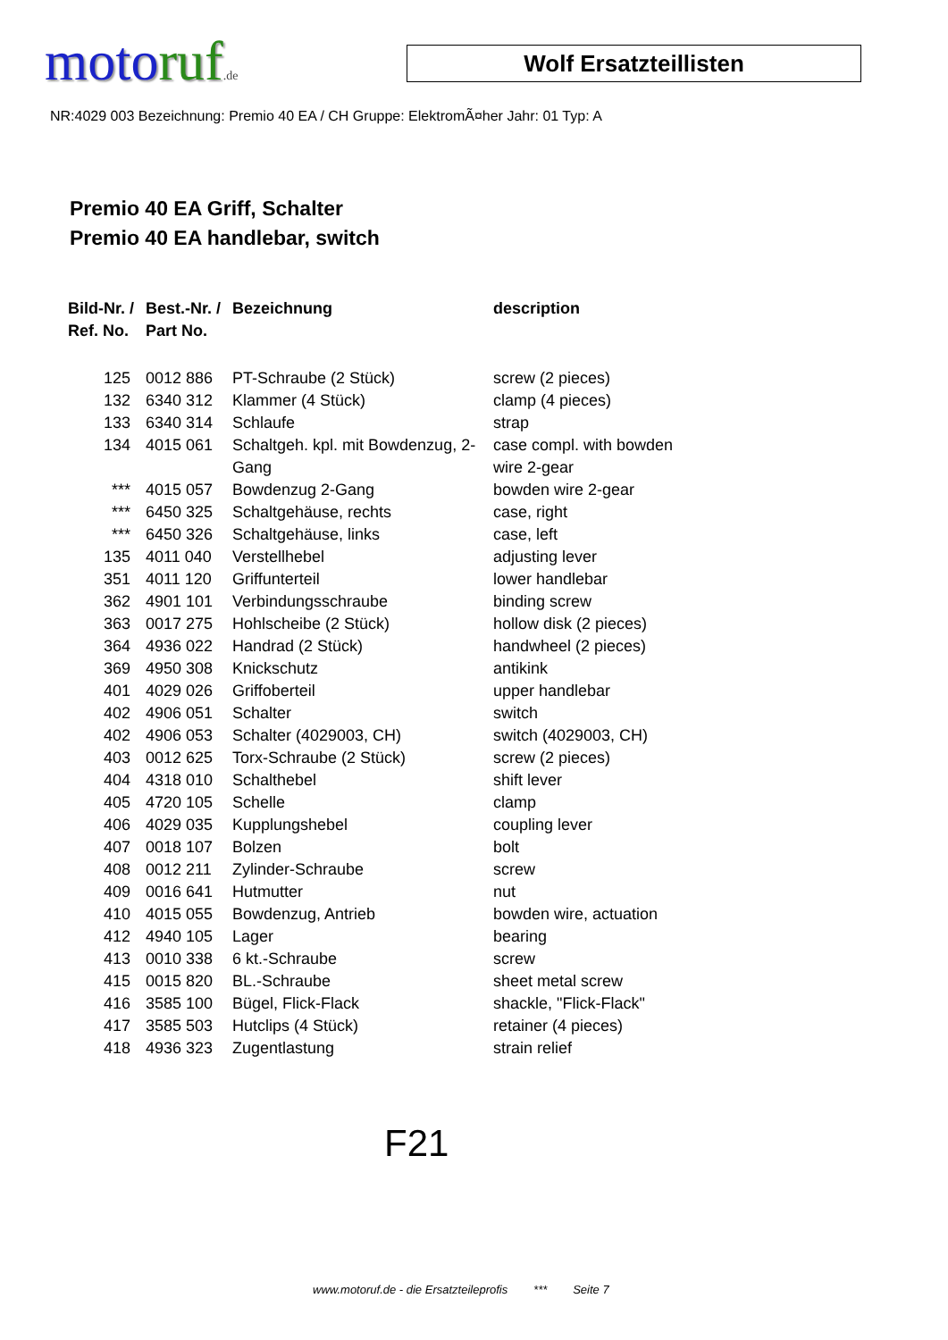motoruf.de
Wolf Ersatzteillisten
NR:4029 003 Bezeichnung: Premio 40 EA / CH Gruppe: ElektromÃ¤her Jahr: 01 Typ: A
Premio 40 EA Griff, Schalter
Premio 40 EA handlebar, switch
| Bild-Nr. / Ref. No. | Best.-Nr. / Part No. | Bezeichnung | description |
| --- | --- | --- | --- |
| 125 | 0012 886 | PT-Schraube (2 Stück) | screw (2 pieces) |
| 132 | 6340 312 | Klammer (4 Stück) | clamp (4 pieces) |
| 133 | 6340 314 | Schlaufe | strap |
| 134 | 4015 061 | Schaltgeh. kpl. mit Bowdenzug, 2-Gang | case compl. with bowden wire 2-gear |
| *** | 4015 057 | Bowdenzug 2-Gang | bowden wire 2-gear |
| *** | 6450 325 | Schaltgehäuse, rechts | case, right |
| *** | 6450 326 | Schaltgehäuse, links | case, left |
| 135 | 4011 040 | Verstellhebel | adjusting lever |
| 351 | 4011 120 | Griffunterteil | lower handlebar |
| 362 | 4901 101 | Verbindungsschraube | binding screw |
| 363 | 0017 275 | Hohlscheibe (2 Stück) | hollow disk (2 pieces) |
| 364 | 4936 022 | Handrad (2 Stück) | handwheel (2 pieces) |
| 369 | 4950 308 | Knickschutz | antikink |
| 401 | 4029 026 | Griffoberteil | upper handlebar |
| 402 | 4906 051 | Schalter | switch |
| 402 | 4906 053 | Schalter (4029003, CH) | switch (4029003, CH) |
| 403 | 0012 625 | Torx-Schraube (2 Stück) | screw (2 pieces) |
| 404 | 4318 010 | Schalthebel | shift lever |
| 405 | 4720 105 | Schelle | clamp |
| 406 | 4029 035 | Kupplungshebel | coupling lever |
| 407 | 0018 107 | Bolzen | bolt |
| 408 | 0012 211 | Zylinder-Schraube | screw |
| 409 | 0016 641 | Hutmutter | nut |
| 410 | 4015 055 | Bowdenzug, Antrieb | bowden wire, actuation |
| 412 | 4940 105 | Lager | bearing |
| 413 | 0010 338 | 6 kt.-Schraube | screw |
| 415 | 0015 820 | BL.-Schraube | sheet metal screw |
| 416 | 3585 100 | Bügel, Flick-Flack | shackle, "Flick-Flack" |
| 417 | 3585 503 | Hutclips (4 Stück) | retainer (4 pieces) |
| 418 | 4936 323 | Zugentlastung | strain relief |
F21
www.motoruf.de - die Ersatzteileprofis *** Seite 7